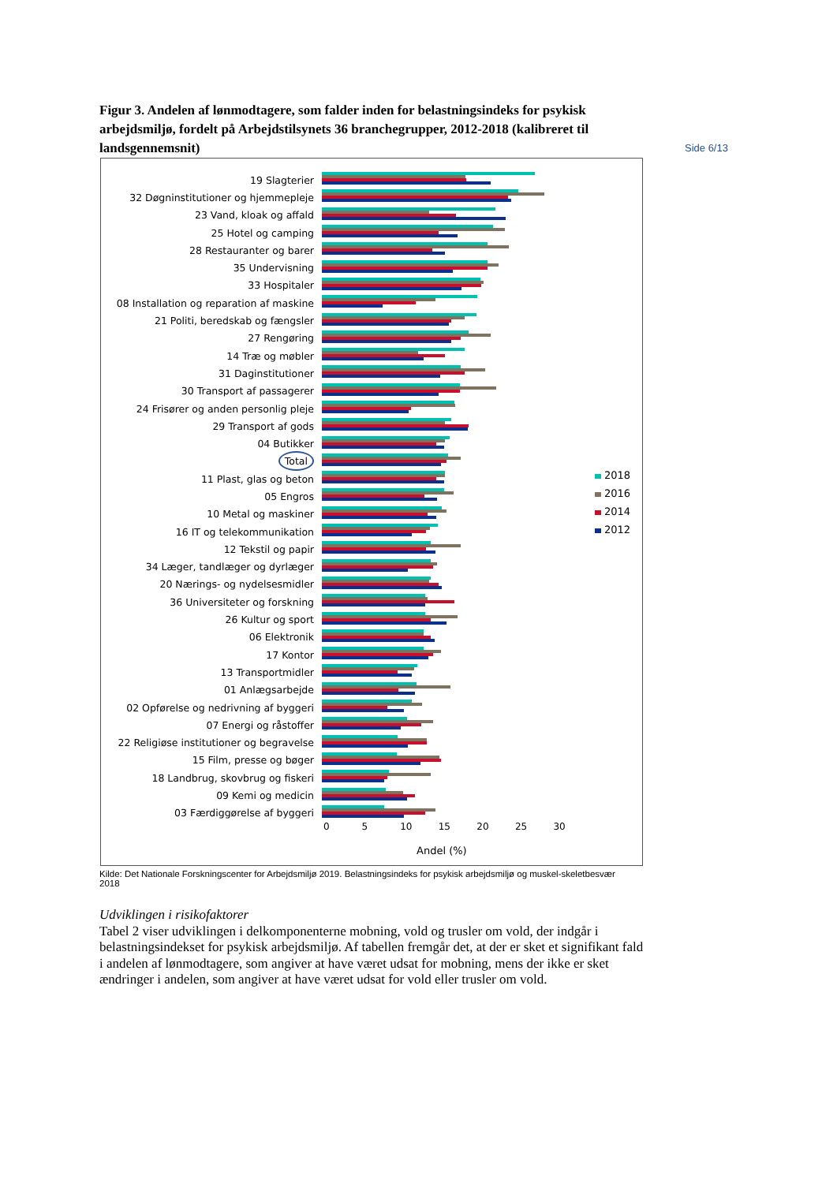Side 6/13
Figur 3. Andelen af lønmodtagere, som falder inden for belastningsindeks for psykisk arbejdsmiljø, fordelt på Arbejdstilsynets 36 branchegrupper, 2012-2018 (kalibreret til landsgennemsnit)
19 Slagterier
32 Døgninstitutioner og hjemmepleje
23 Vand, kloak og affald
25 Hotel og camping
28 Restauranter og barer
35 Undervisning
33 Hospitaler
08 Installation og reparation af maskine
21 Politi, beredskab og fængsler
27 Rengøring
14 Træ og møbler
31 Daginstitutioner
30 Transport af passagerer
24 Frisører og anden personlig pleje
29 Transport af gods
04 Butikker
Total
11 Plast, glas og beton
05 Engros
10 Metal og maskiner
16 IT og telekommunikation
12 Tekstil og papir
34 Læger, tandlæger og dyrlæger
20 Nærings- og nydelsesmidler
36 Universiteter og forskning
26 Kultur og sport
06 Elektronik
17 Kontor
13 Transportmidler
01 Anlægsarbejde
02 Opførelse og nedrivning af byggeri
07 Energi og råstoffer
22 Religiøse institutioner og begravelse
15 Film, presse og bøger
18 Landbrug, skovbrug og fiskeri
09 Kemi og medicin
03 Færdiggørelse af byggeri
0 5 10 15 20 25 30
Andel (%)
2018
2016
2014
2012
Kilde: Det Nationale Forskningscenter for Arbejdsmiljø 2019. Belastningsindeks for psykisk arbejdsmiljø og muskel-skeletbesvær 2018
Udviklingen i risikofaktorer
Tabel 2 viser udviklingen i delkomponenterne mobning, vold og trusler om vold, der indgår i belastningsindekset for psykisk arbejdsmiljø. Af tabellen fremgår det, at der er sket et signifikant fald i andelen af lønmodtagere, som angiver at have været udsat for mobning, mens der ikke er sket ændringer i andelen, som angiver at have været udsat for vold eller trusler om vold.